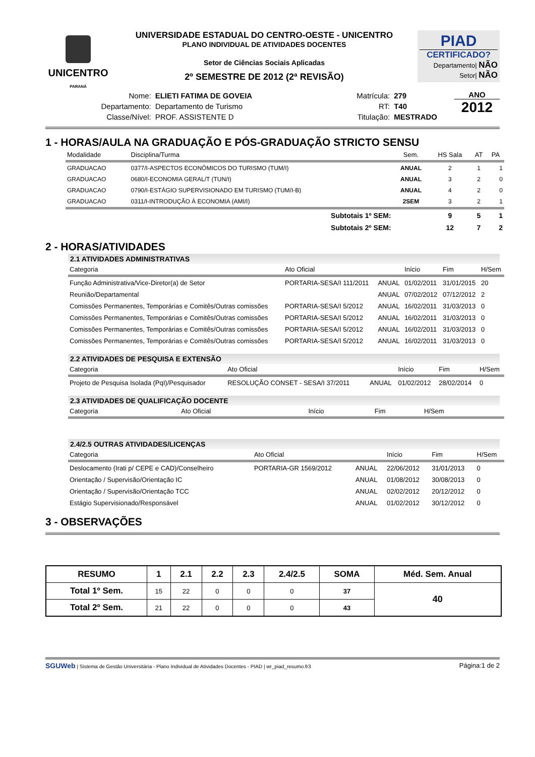UNICENTRO
PARANÁ
UNIVERSIDADE ESTADUAL DO CENTRO-OESTE - UNICENTRO
PLANO INDIVIDUAL DE ATIVIDADES DOCENTES
Setor de Ciências Sociais Aplicadas
2º SEMESTRE DE 2012 (2ª REVISÃO)
PIAD
CERTIFICADO?
Departamento| NÃO
Setor| NÃO
| Nome: | ELIETI FATIMA DE GOVEIA |
| Departamento: | Departamento de Turismo |
| Classe/Nível: | PROF. ASSISTENTE D |
| Matrícula: | 279 |
| RT: | T40 |
| Titulação: | MESTRADO |
ANO
2012
1 - HORAS/AULA NA GRADUAÇÃO E PÓS-GRADUAÇÃO STRICTO SENSU
| Modalidade | Disciplina/Turma | Sem. | HS Sala | AT | PA |
| --- | --- | --- | --- | --- | --- |
| GRADUACAO | 0377/I-ASPECTOS ECONÔMICOS DO TURISMO (TUM/I) | ANUAL | 2 | 1 | 1 |
| GRADUACAO | 0680/I-ECONOMIA GERAL/T (TUN/I) | ANUAL | 3 | 2 | 0 |
| GRADUACAO | 0790/I-ESTÁGIO SUPERVISIONADO EM TURISMO (TUM/I-B) | ANUAL | 4 | 2 | 0 |
| GRADUACAO | 0311/I-INTRODUÇÃO À ECONOMIA (AMI/I) | 2SEM | 3 | 2 | 1 |
| | Subtotais 1º SEM: | | 9 | 5 | 1 |
| | Subtotais 2º SEM: | | 12 | 7 | 2 |
2 - HORAS/ATIVIDADES
2.1 ATIVIDADES ADMINISTRATIVAS
| Categoria | Ato Oficial | | Início | Fim | H/Sem |
| --- | --- | --- | --- | --- | --- |
| Função Administrativa/Vice-Diretor(a) de Setor | PORTARIA-SESA/I 111/2011 | ANUAL | 01/02/2011 | 31/01/2015 | 20 |
| Reunião/Departamental | | ANUAL | 07/02/2012 | 07/12/2012 | 2 |
| Comissões Permanentes, Temporárias e Comitês/Outras comissões | PORTARIA-SESA/I 5/2012 | ANUAL | 16/02/2011 | 31/03/2013 | 0 |
| Comissões Permanentes, Temporárias e Comitês/Outras comissões | PORTARIA-SESA/I 5/2012 | ANUAL | 16/02/2011 | 31/03/2013 | 0 |
| Comissões Permanentes, Temporárias e Comitês/Outras comissões | PORTARIA-SESA/I 5/2012 | ANUAL | 16/02/2011 | 31/03/2013 | 0 |
| Comissões Permanentes, Temporárias e Comitês/Outras comissões | PORTARIA-SESA/I 5/2012 | ANUAL | 16/02/2011 | 31/03/2013 | 0 |
2.2 ATIVIDADES DE PESQUISA E EXTENSÃO
| Categoria | Ato Oficial | | Início | Fim | H/Sem |
| --- | --- | --- | --- | --- | --- |
| Projeto de Pesquisa Isolada (PqI)/Pesquisador | RESOLUÇÃO CONSET - SESA/I 37/2011 | ANUAL | 01/02/2012 | 28/02/2014 | 0 |
2.3 ATIVIDADES DE QUALIFICAÇÃO DOCENTE
| Categoria | Ato Oficial | | Início | Fim | H/Sem |
| --- | --- | --- | --- | --- | --- |
2.4/2.5 OUTRAS ATIVIDADES/LICENÇAS
| Categoria | Ato Oficial | | Início | Fim | H/Sem |
| --- | --- | --- | --- | --- | --- |
| Deslocamento (Irati p/ CEPE e CAD)/Conselheiro | PORTARIA-GR 1569/2012 | ANUAL | 22/06/2012 | 31/01/2013 | 0 |
| Orientação / Supervisão/Orientação IC | | ANUAL | 01/08/2012 | 30/08/2013 | 0 |
| Orientação / Supervisão/Orientação TCC | | ANUAL | 02/02/2012 | 20/12/2012 | 0 |
| Estágio Supervisionado/Responsável | | ANUAL | 01/02/2012 | 30/12/2012 | 0 |
3 - OBSERVAÇÕES
| RESUMO | 1 | 2.1 | 2.2 | 2.3 | 2.4/2.5 | SOMA | Méd. Sem. Anual |
| --- | --- | --- | --- | --- | --- | --- | --- |
| Total 1º Sem. | 15 | 22 | 0 | 0 | 0 | 37 | 40 |
| Total 2º Sem. | 21 | 22 | 0 | 0 | 0 | 43 | |
SGUWeb | Sistema de Gestão Universitária - Plano Individual de Atividades Docentes - PIAD | wr_piad_resumo.fr3
Página:1 de 2